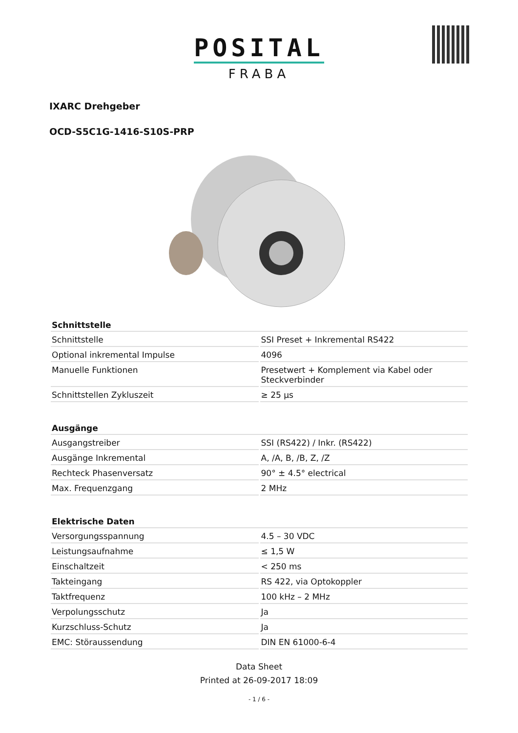POSITAL
FRABA
IXARC Drehgeber
OCD-S5C1G-1416-S10S-PRP
| Schnittstelle | |
| --- | --- |
| Schnittstelle | SSI Preset + Inkremental RS422 |
| Optional inkremental Impulse | 4096 |
| Manuelle Funktionen | Presetwert + Komplement via Kabel oder Steckverbinder |
| Schnittstellen Zykluszeit | ≥ 25 µs |
| Ausgänge | |
| Ausgangstreiber | SSI (RS422) / Inkr. (RS422) |
| Ausgänge Inkremental | A, /A, B, /B, Z, /Z |
| Rechteck Phasenversatz | 90° ± 4.5° electrical |
| Max. Frequenzgang | 2 MHz |
| Elektrische Daten | |
| Versorgungsspannung | 4.5 – 30 VDC |
| Leistungsaufnahme | ≤ 1,5 W |
| Einschaltzeit | < 250 ms |
| Takteingang | RS 422, via Optokoppler |
| Taktfrequenz | 100 kHz – 2 MHz |
| Verpolungsschutz | Ja |
| Kurzschluss-Schutz | Ja |
| EMC: Störaussendung | DIN EN 61000-6-4 |
Data Sheet
Printed at 26-09-2017 18:09
- 1 / 6 -